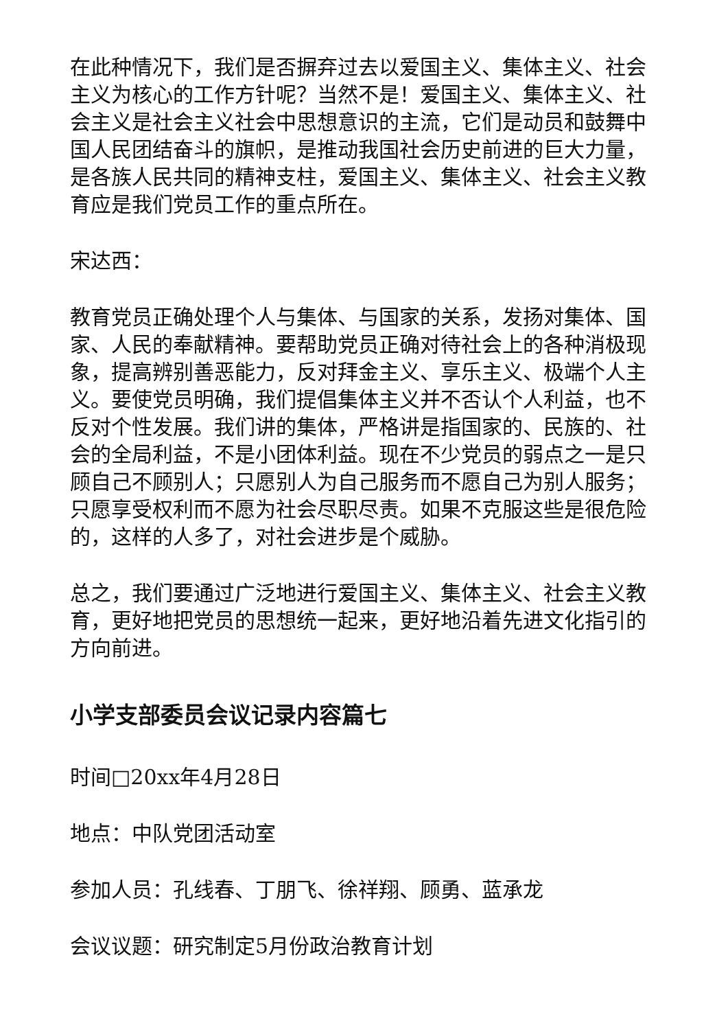在此种情况下，我们是否摒弃过去以爱国主义、集体主义、社会主义为核心的工作方针呢？当然不是！爱国主义、集体主义、社会主义是社会主义社会中思想意识的主流，它们是动员和鼓舞中国人民团结奋斗的旗帜，是推动我国社会历史前进的巨大力量，是各族人民共同的精神支柱，爱国主义、集体主义、社会主义教育应是我们党员工作的重点所在。
宋达西：
教育党员正确处理个人与集体、与国家的关系，发扬对集体、国家、人民的奉献精神。要帮助党员正确对待社会上的各种消极现象，提高辨别善恶能力，反对拜金主义、享乐主义、极端个人主义。要使党员明确，我们提倡集体主义并不否认个人利益，也不反对个性发展。我们讲的集体，严格讲是指国家的、民族的、社会的全局利益，不是小团体利益。现在不少党员的弱点之一是只顾自己不顾别人；只愿别人为自己服务而不愿自己为别人服务；只愿享受权利而不愿为社会尽职尽责。如果不克服这些是很危险的，这样的人多了，对社会进步是个威胁。
总之，我们要通过广泛地进行爱国主义、集体主义、社会主义教育，更好地把党员的思想统一起来，更好地沿着先进文化指引的方向前进。
小学支部委员会议记录内容篇七
时间□20xx年4月28日
地点：中队党团活动室
参加人员：孔线春、丁朋飞、徐祥翔、顾勇、蓝承龙
会议议题：研究制定5月份政治教育计划